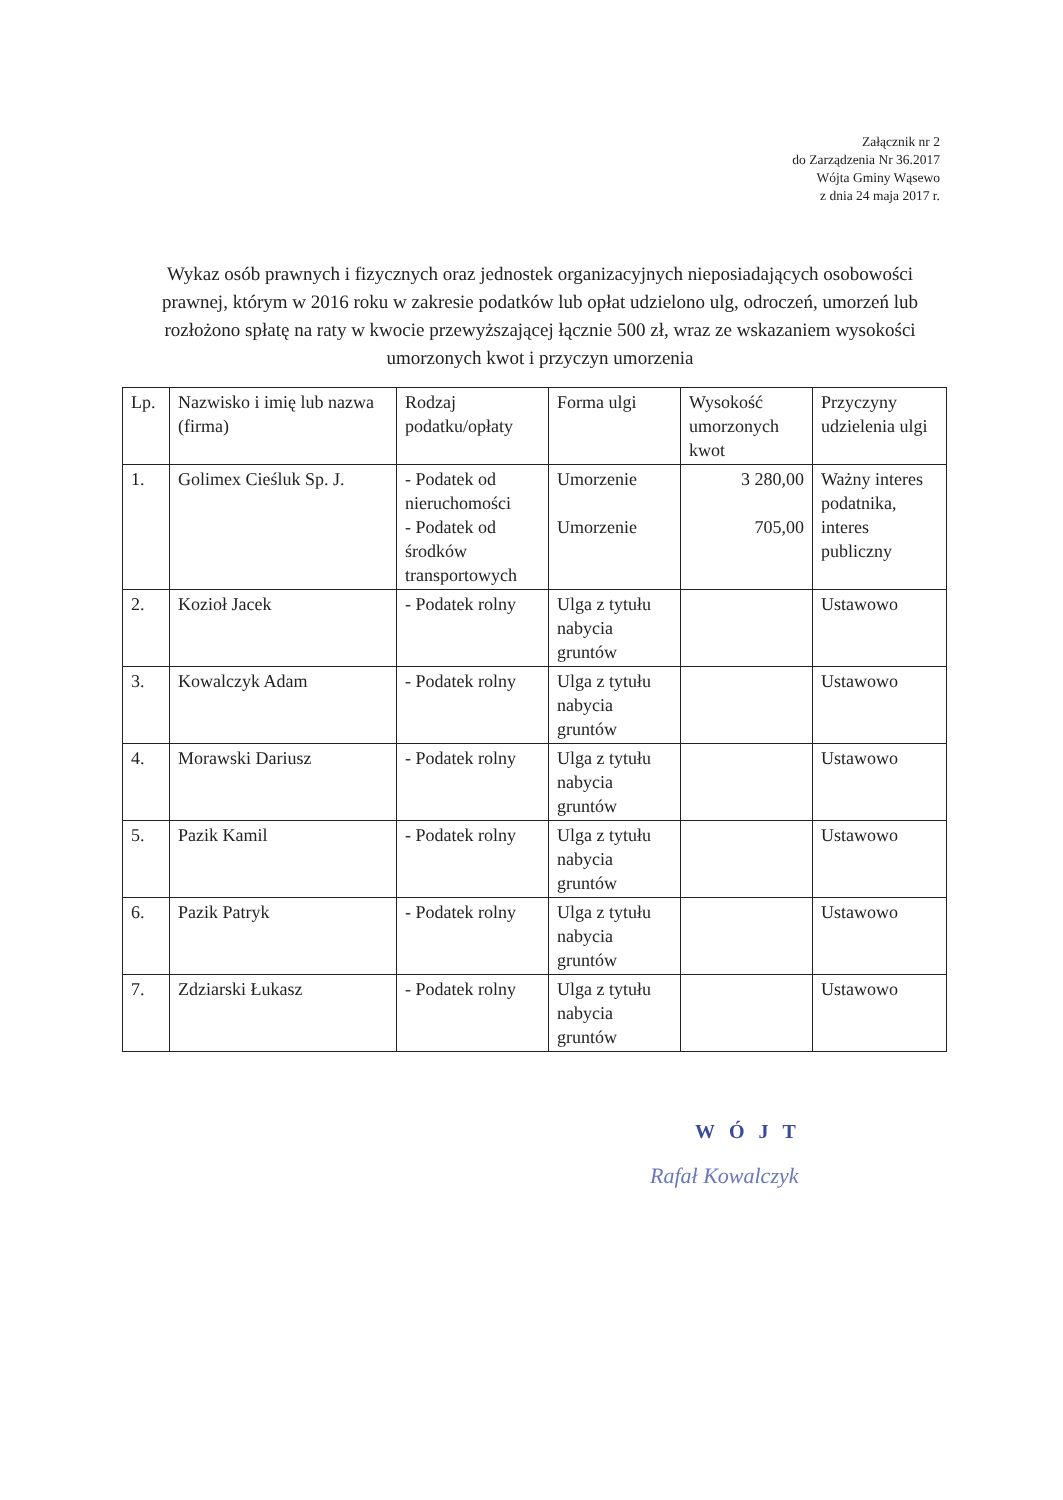Załącznik nr 2
do Zarządzenia Nr 36.2017
Wójta Gminy Wąsewo
z dnia 24 maja 2017 r.
Wykaz osób prawnych i fizycznych oraz jednostek organizacyjnych nieposiadających osobowości prawnej, którym w 2016 roku w zakresie podatków lub opłat udzielono ulg, odroczeń, umorzeń lub rozłożono spłatę na raty w kwocie przewyższającej łącznie 500 zł, wraz ze wskazaniem wysokości umorzonych kwot i przyczyn umorzenia
| Lp. | Nazwisko i imię lub nazwa (firma) | Rodzaj podatku/opłaty | Forma ulgi | Wysokość umorzonych kwot | Przyczyny udzielenia ulgi |
| --- | --- | --- | --- | --- | --- |
| 1. | Golimex Cieśluk Sp. J. | - Podatek od nieruchomości - Podatek od środków transportowych | Umorzenie Umorzenie | 3 280,00 705,00 | Ważny interes podatnika, interes publiczny |
| 2. | Kozioł Jacek | - Podatek rolny | Ulga z tytułu nabycia gruntów | | Ustawowo |
| 3. | Kowalczyk Adam | - Podatek rolny | Ulga z tytułu nabycia gruntów | | Ustawowo |
| 4. | Morawski Dariusz | - Podatek rolny | Ulga z tytułu nabycia gruntów | | Ustawowo |
| 5. | Pazik Kamil | - Podatek rolny | Ulga z tytułu nabycia gruntów | | Ustawowo |
| 6. | Pazik Patryk | - Podatek rolny | Ulga z tytułu nabycia gruntów | | Ustawowo |
| 7. | Zdziarski Łukasz | - Podatek rolny | Ulga z tytułu nabycia gruntów | | Ustawowo |
WÓJT
Rafał Kowalczyk